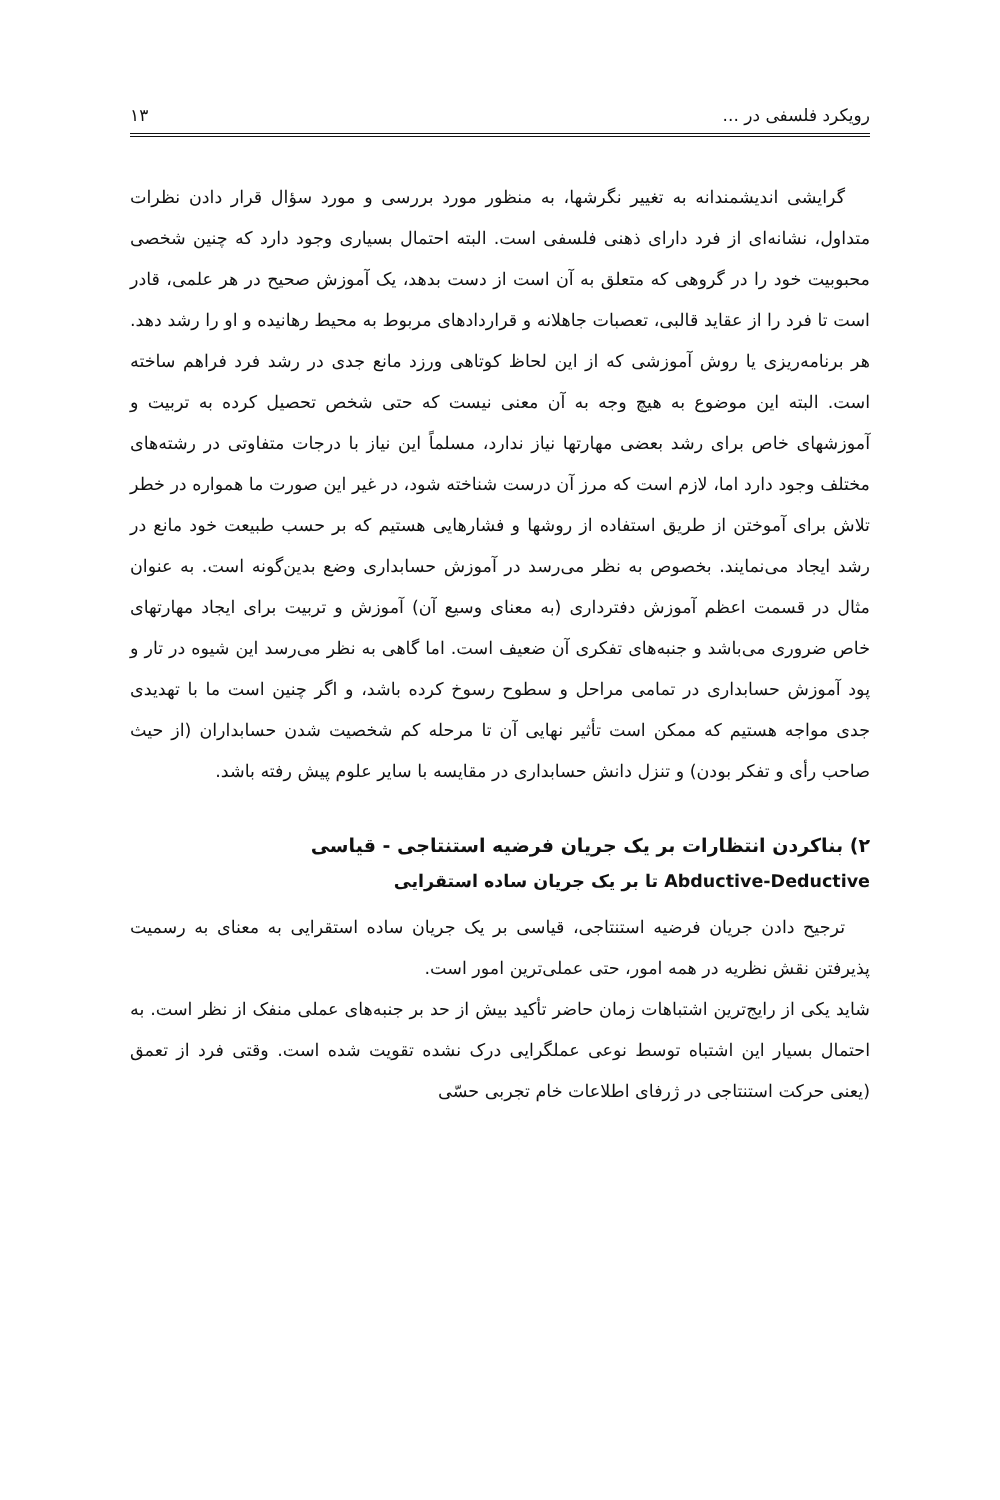رویکرد فلسفی در ... ۱۳
گرایشی اندیشمندانه به تغییر نگرشها، به منظور مورد بررسی و مورد سؤال قرار دادن نظرات متداول، نشانه‌ای از فرد دارای ذهنی فلسفی است. البته احتمال بسیاری وجود دارد که چنین شخصی محبوبیت خود را در گروهی که متعلق به آن است از دست بدهد، یک آموزش صحیح در هر علمی، قادر است تا فرد را از عقاید قالبی، تعصبات جاهلانه و قراردادهای مربوط به محیط رهانیده و او را رشد دهد. هر برنامه‌ریزی یا روش آموزشی که از این لحاظ کوتاهی ورزد مانع جدی در رشد فرد فراهم ساخته است. البته این موضوع به هیچ وجه به آن معنی نیست که حتی شخص تحصیل کرده به تربیت و آموزشهای خاص برای رشد بعضی مهارتها نیاز ندارد، مسلماً این نیاز با درجات متفاوتی در رشته‌های مختلف وجود دارد اما، لازم است که مرز آن درست شناخته شود، در غیر این صورت ما همواره در خطر تلاش برای آموختن از طریق استفاده از روشها و فشارهایی هستیم که بر حسب طبیعت خود مانع در رشد ایجاد می‌نمایند. بخصوص به نظر می‌رسد در آموزش حسابداری وضع بدین‌گونه است. به عنوان مثال در قسمت اعظم آموزش دفترداری (به معنای وسیع آن) آموزش و تربیت برای ایجاد مهارتهای خاص ضروری می‌باشد و جنبه‌های تفکری آن ضعیف است. اما گاهی به نظر می‌رسد این شیوه در تار و پود آموزش حسابداری در تمامی مراحل و سطوح رسوخ کرده باشد، و اگر چنین است ما با تهدیدی جدی مواجه هستیم که ممکن است تأثیر نهایی آن تا مرحله کم شخصیت شدن حسابداران (از حیث صاحب رأی و تفکر بودن) و تنزل دانش حسابداری در مقایسه با سایر علوم پیش رفته باشد.
۲) بناکردن انتظارات بر یک جریان فرضیه استنتاجی - قیاسی
Abductive-Deductive تا بر یک جریان ساده استقرایی
ترجیح دادن جریان فرضیه استنتاجی، قیاسی بر یک جریان ساده استقرایی به معنای به رسمیت پذیرفتن نقش نظریه در همه امور، حتی عملی‌ترین امور است.
شاید یکی از رایج‌ترین اشتباهات زمان حاضر تأکید بیش از حد بر جنبه‌های عملی منفک از نظر است. به احتمال بسیار این اشتباه توسط نوعی عملگرایی درک نشده تقویت شده است. وقتی فرد از تعمق (یعنی حرکت استنتاجی در ژرفای اطلاعات خام تجربی حسّی